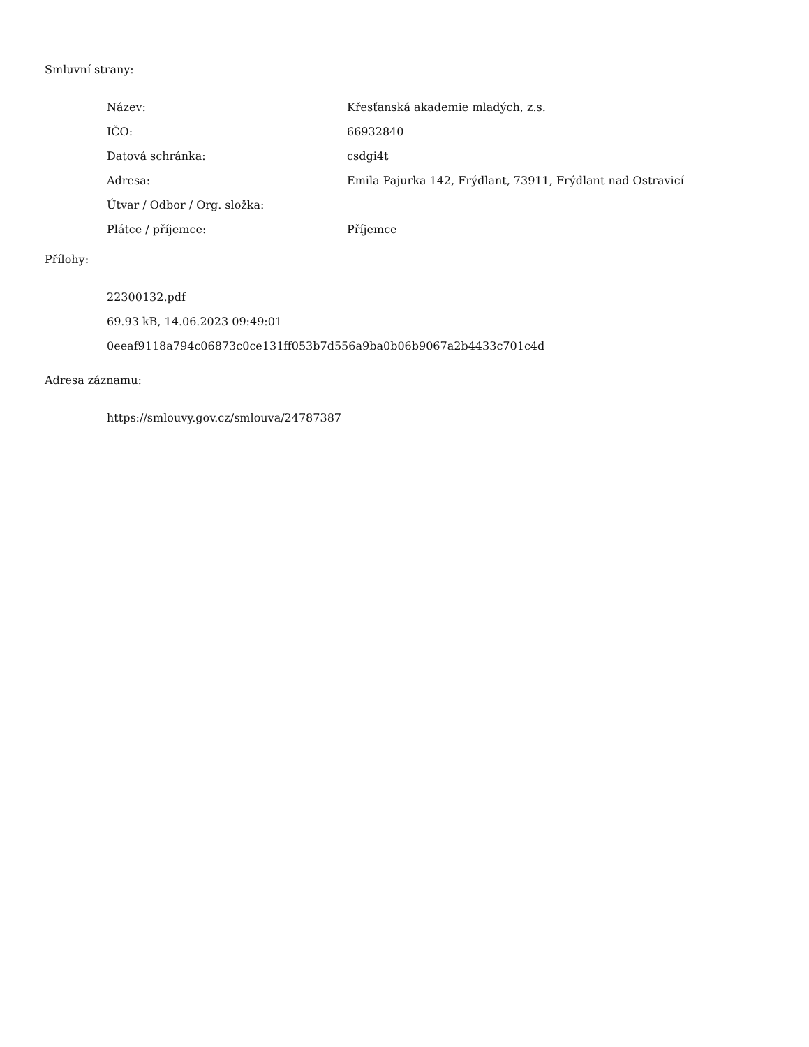Smluvní strany:
| Název: | Křesťanská akademie mladých, z.s. |
| IČO: | 66932840 |
| Datová schránka: | csdgi4t |
| Adresa: | Emila Pajurka 142, Frýdlant, 73911, Frýdlant nad Ostravicí |
| Útvar / Odbor / Org. složka: | |
| Plátce / příjemce: | Příjemce |
Přílohy:
22300132.pdf
69.93 kB, 14.06.2023 09:49:01
0eeaf9118a794c06873c0ce131ff053b7d556a9ba0b06b9067a2b4433c701c4d
Adresa záznamu:
https://smlouvy.gov.cz/smlouva/24787387